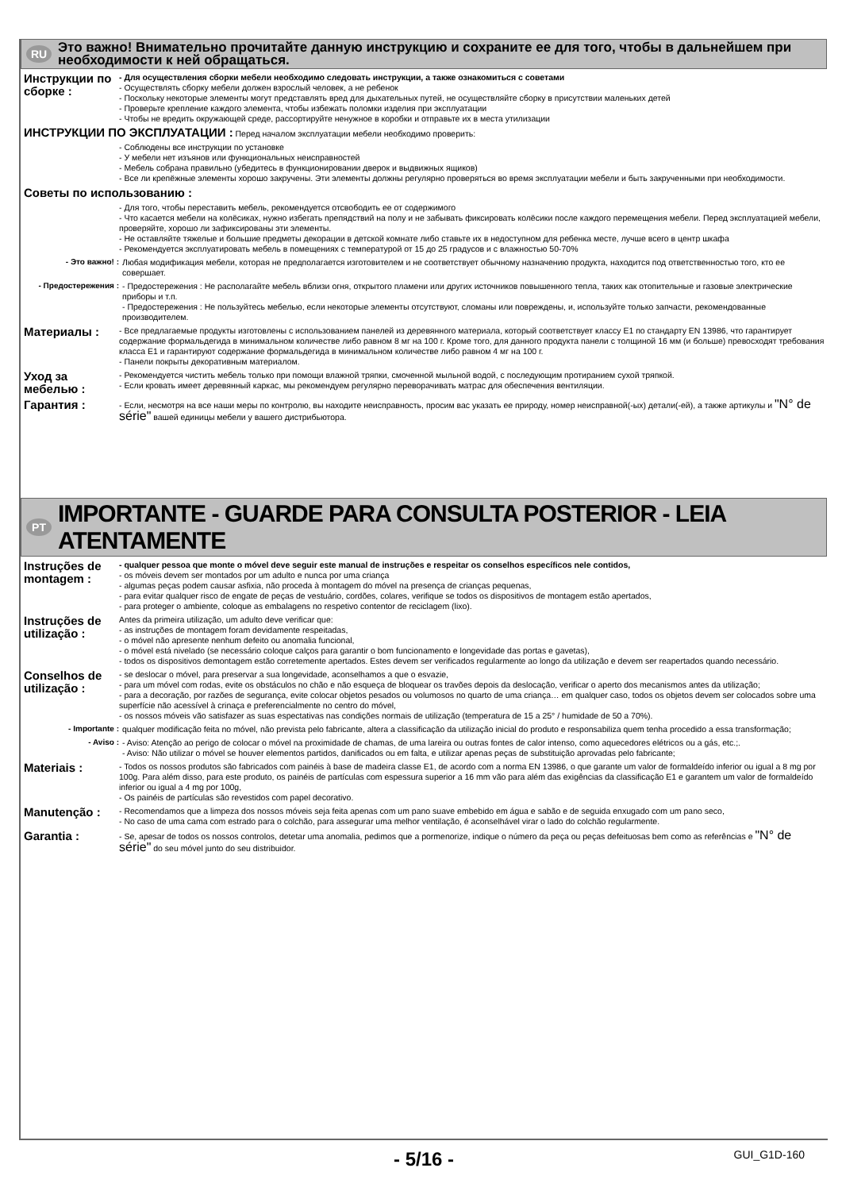RU Это важно! Внимательно прочитайте данную инструкцию и сохраните ее для того, чтобы в дальнейшем при необходимости к ней обращаться.
Инструкции по сборке :
- Для осуществления сборки мебели необходимо следовать инструкции, а также ознакомиться с советами
- Осуществлять сборку мебели должен взрослый человек, а не ребенок
- Поскольку некоторые элементы могут представлять вред для дыхательных путей, не осуществляйте сборку в присутствии маленьких детей
- Проверьте крепление каждого элемента, чтобы избежать поломки изделия при эксплуатации
- Чтобы не вредить окружающей среде, рассортируйте ненужное в коробки и отправьте их в места утилизации
ИНСТРУКЦИИ ПО ЭКСПЛУАТАЦИИ : Перед началом эксплуатации мебели необходимо проверить:
- Соблюдены все инструкции по установке
- У мебели нет изъянов или функциональных неисправностей
- Мебель собрана правильно (убедитесь в функционировании дверок и выдвижных ящиков)
- Все ли крепёжные элементы хорошо закручены. Эти элементы должны регулярно проверяться во время эксплуатации мебели и быть закрученными при необходимости.
Советы по использованию :
- Для того, чтобы переставить мебель, рекомендуется отсвободить ее от содержимого
- Что касается мебели на колёсиках, нужно избегать препядствий на полу и не забывать фиксировать колёсики после каждого перемещения мебели. Перед эксплуатацией мебели, проверяйте, хорошо ли зафиксированы эти элементы.
- Не оставляйте тяжелые и большие предметы декорации в детской комнате либо ставьте их в недоступном для ребенка месте, лучше всего в центр шкафа
- Рекомендуется эксплуатировать мебель в помещениях с температурой от 15 до 25 градусов и с влажностью 50-70%
- Это важно! :
Любая модификация мебели, которая не предполагается изготовителем и не соответствует обычному назначению продукта, находится под ответственностью того, кто ее совершает.
- Предостережения :
- Предостережения : Не располагайте мебель вблизи огня, открытого пламени или других источников повышенного тепла, таких как отопительные и газовые электрические приборы и т.п.
- Предостережения : Не пользуйтесь мебелью, если некоторые элементы отсутствуют, сломаны или повреждены, и, используйте только запчасти, рекомендованные производителем.
Материалы :
- Все предлагаемые продукты изготовлены с использованием панелей из деревянного материала, который соответствует классу Е1 по стандарту EN 13986, что гарантирует содержание формальдегида в минимальном количестве либо равном 8 мг на 100 г. Кроме того, для данного продукта панели с толщиной 16 мм (и больше) превосходят требования класса Е1 и гарантируют содержание формальдегида в минимальном количестве либо равном 4 мг на 100 г.
- Панели покрыты декоративным материалом.
Уход за мебелью :
- Рекомендуется чистить мебель только при помощи влажной тряпки, смоченной мыльной водой, с последующим протиранием сухой тряпкой.
- Если кровать имеет деревянный каркас, мы рекомендуем регулярно переворачивать матрас для обеспечения вентиляции.
Гарантия :
- Если, несмотря на все наши меры по контролю, вы находите неисправность, просим вас указать ее природу, номер неисправной(-ых) детали(-ей), а также артикулы и "N° de série" вашей единицы мебели у вашего дистрибьютора.
PT IMPORTANTE - GUARDE PARA CONSULTA POSTERIOR - LEIA ATENTAMENTE
Instruções de montagem :
- qualquer pessoa que monte o móvel deve seguir este manual de instruções e respeitar os conselhos específicos nele contidos,
- os móveis devem ser montados por um adulto e nunca por uma criança
- algumas peças podem causar asfixia, não proceda à montagem do móvel na presença de crianças pequenas,
- para evitar qualquer risco de engate de peças de vestuário, cordões, colares, verifique se todos os dispositivos de montagem estão apertados,
- para proteger o ambiente, coloque as embalagens no respetivo contentor de reciclagem (lixo).
Instruções de utilização :
Antes da primeira utilização, um adulto deve verificar que:
- as instruções de montagem foram devidamente respeitadas,
- o móvel não apresente nenhum defeito ou anomalia funcional,
- o móvel está nivelado (se necessário coloque calços para garantir o bom funcionamento e longevidade das portas e gavetas),
- todos os dispositivos demontagem estão corretemente apertados. Estes devem ser verificados regularmente ao longo da utilização e devem ser reapertados quando necessário.
Conselhos de utilização :
- se deslocar o móvel, para preservar a sua longevidade, aconselhamos a que o esvazie,
- para um móvel com rodas, evite os obstáculos no chão e não esqueça de bloquear os travões depois da deslocação, verificar o aperto dos mecanismos antes da utilização;
- para a decoração, por razões de segurança, evite colocar objetos pesados ou volumosos no quarto de uma criança… em qualquer caso, todos os objetos devem ser colocados sobre uma superfície não acessível à crinaça e preferencialmente no centro do móvel,
- os nossos móveis vão satisfazer as suas espectativas nas condições normais de utilização (temperatura de 15 a 25° / humidade de 50 a 70%).
- Importante :
qualquer modificação feita no móvel, não prevista pelo fabricante, altera a classificação da utilização inicial do produto e responsabiliza quem tenha procedido a essa transformação;
- Aviso :
- Aviso: Atenção ao perigo de colocar o móvel na proximidade de chamas, de uma lareira ou outras fontes de calor intenso, como aquecedores elétricos ou a gás, etc.;.
- Aviso: Não utilizar o móvel se houver elementos partidos, danificados ou em falta, e utilizar apenas peças de substituição aprovadas pelo fabricante;
Materiais :
- Todos os nossos produtos são fabricados com painéis à base de madeira classe E1, de acordo com a norma EN 13986, o que garante um valor de formaldeído inferior ou igual a 8 mg por 100g. Para além disso, para este produto, os painéis de partículas com espessura superior a 16 mm vão para além das exigências da classificação E1 e garantem um valor de formaldeído inferior ou igual a 4 mg por 100g,
- Os painéis de partículas são revestidos com papel decorativo.
Manutenção :
- Recomendamos que a limpeza dos nossos móveis seja feita apenas com um pano suave embebido em água e sabão e de seguida enxugado com um pano seco,
- No caso de uma cama com estrado para o colchão, para assegurar uma melhor ventilação, é aconselhável virar o lado do colchão regularmente.
Garantia :
- Se, apesar de todos os nossos controlos, detetar uma anomalia, pedimos que a pormenorize, indique o número da peça ou peças defeituosas bem como as referências e "N° de série" do seu móvel junto do seu distribuidor.
- 5/16 - GUI_G1D-160